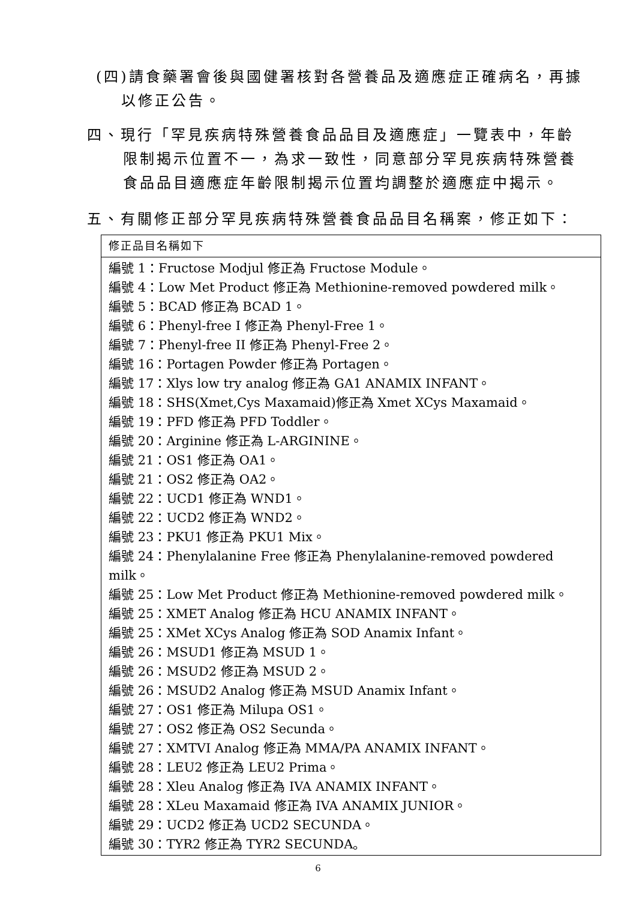(四)請食藥署會後與國健署核對各營養品及適應症正確病名，再據
以修正公告。
四、現行「罕見疾病特殊營養食品品目及適應症」一覽表中，年齡
限制揭示位置不一，為求一致性，同意部分罕見疾病特殊營養
食品品目適應症年齡限制揭示位置均調整於適應症中揭示。
五、有關修正部分罕見疾病特殊營養食品品目名稱案，修正如下：
| 修正品目名稱如下 |
| 編號 1：Fructose Modjul 修正為 Fructose Module。 編號 4：Low Met Product 修正為 Methionine-removed powdered milk。 編號 5：BCAD 修正為 BCAD 1。 編號 6：Phenyl-free I 修正為 Phenyl-Free 1。 編號 7：Phenyl-free II 修正為 Phenyl-Free 2。 編號 16：Portagen Powder 修正為 Portagen。 編號 17：Xlys low try analog 修正為 GA1 ANAMIX INFANT。 編號 18：SHS(Xmet,Cys Maxamaid)修正為 Xmet XCys Maxamaid。 編號 19：PFD 修正為 PFD Toddler。 編號 20：Arginine 修正為 L-ARGININE。 編號 21：OS1 修正為 OA1。 編號 21：OS2 修正為 OA2。 編號 22：UCD1 修正為 WND1。 編號 22：UCD2 修正為 WND2。 編號 23：PKU1 修正為 PKU1 Mix。 編號 24：Phenylalanine Free 修正為 Phenylalanine-removed powdered milk。 編號 25：Low Met Product 修正為 Methionine-removed powdered milk。 編號 25：XMET Analog 修正為 HCU ANAMIX INFANT。 編號 25：XMet XCys Analog 修正為 SOD Anamix Infant。 編號 26：MSUD1 修正為 MSUD 1。 編號 26：MSUD2 修正為 MSUD 2。 編號 26：MSUD2 Analog 修正為 MSUD Anamix Infant。 編號 27：OS1 修正為 Milupa OS1。 編號 27：OS2 修正為 OS2 Secunda。 編號 27：XMTVI Analog 修正為 MMA/PA ANAMIX INFANT。 編號 28：LEU2 修正為 LEU2 Prima。 編號 28：Xleu Analog 修正為 IVA ANAMIX INFANT。 編號 28：XLeu Maxamaid 修正為 IVA ANAMIX JUNIOR。 編號 29：UCD2 修正為 UCD2 SECUNDA。 編號 30：TYR2 修正為 TYR2 SECUNDA。 |
6